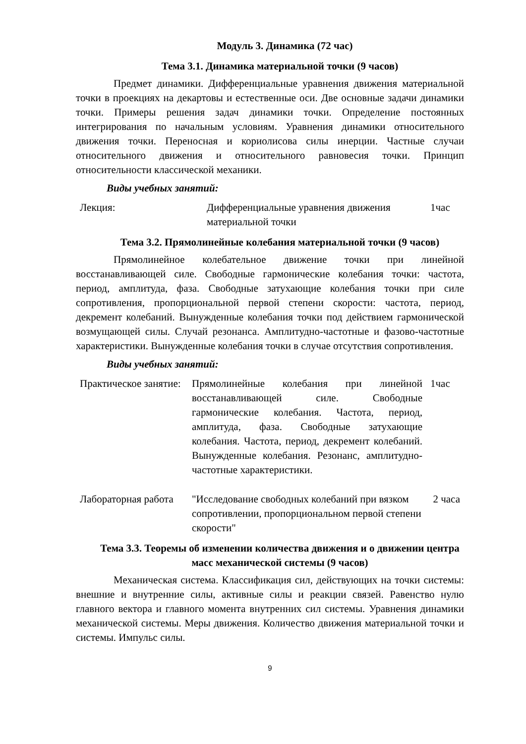Модуль 3. Динамика (72 час)
Тема 3.1. Динамика материальной точки (9 часов)
Предмет динамики. Дифференциальные уравнения движения материальной точки в проекциях на декартовы и естественные оси. Две основные задачи динамики точки. Примеры решения задач динамики точки. Определение постоянных интегрирования по начальным условиям. Уравнения динамики относительного движения точки. Переносная и кориолисова силы инерции. Частные случаи относительного движения и относительного равновесия точки. Принцип относительности классической механики.
Виды учебных занятий:
| Лекция: | Дифференциальные уравнения движения материальной точки | 1час |
Тема 3.2. Прямолинейные колебания материальной точки (9 часов)
Прямолинейное колебательное движение точки при линейной восстанавливающей силе. Свободные гармонические колебания точки: частота, период, амплитуда, фаза. Свободные затухающие колебания точки при силе сопротивления, пропорциональной первой степени скорости: частота, период, декремент колебаний. Вынужденные колебания точки под действием гармонической возмущающей силы. Случай резонанса. Амплитудно-частотные и фазово-частотные характеристики. Вынужденные колебания точки в случае отсутствия сопротивления.
Виды учебных занятий:
| Практическое занятие: | Прямолинейные колебания при линейной восстанавливающей силе. Свободные гармонические колебания. Частота, период, амплитуда, фаза. Свободные затухающие колебания. Частота, период, декремент колебаний. Вынужденные колебания. Резонанс, амплитудно-частотные характеристики. | 1час |
| Лабораторная работа | "Исследование свободных колебаний при вязком сопротивлении, пропорциональном первой степени скорости" | 2 часа |
Тема 3.3. Теоремы об изменении количества движения и о движении центра масс механической системы (9 часов)
Механическая система. Классификация сил, действующих на точки системы: внешние и внутренние силы, активные силы и реакции связей. Равенство нулю главного вектора и главного момента внутренних сил системы. Уравнения динамики механической системы. Меры движения. Количество движения материальной точки и системы. Импульс силы.
9